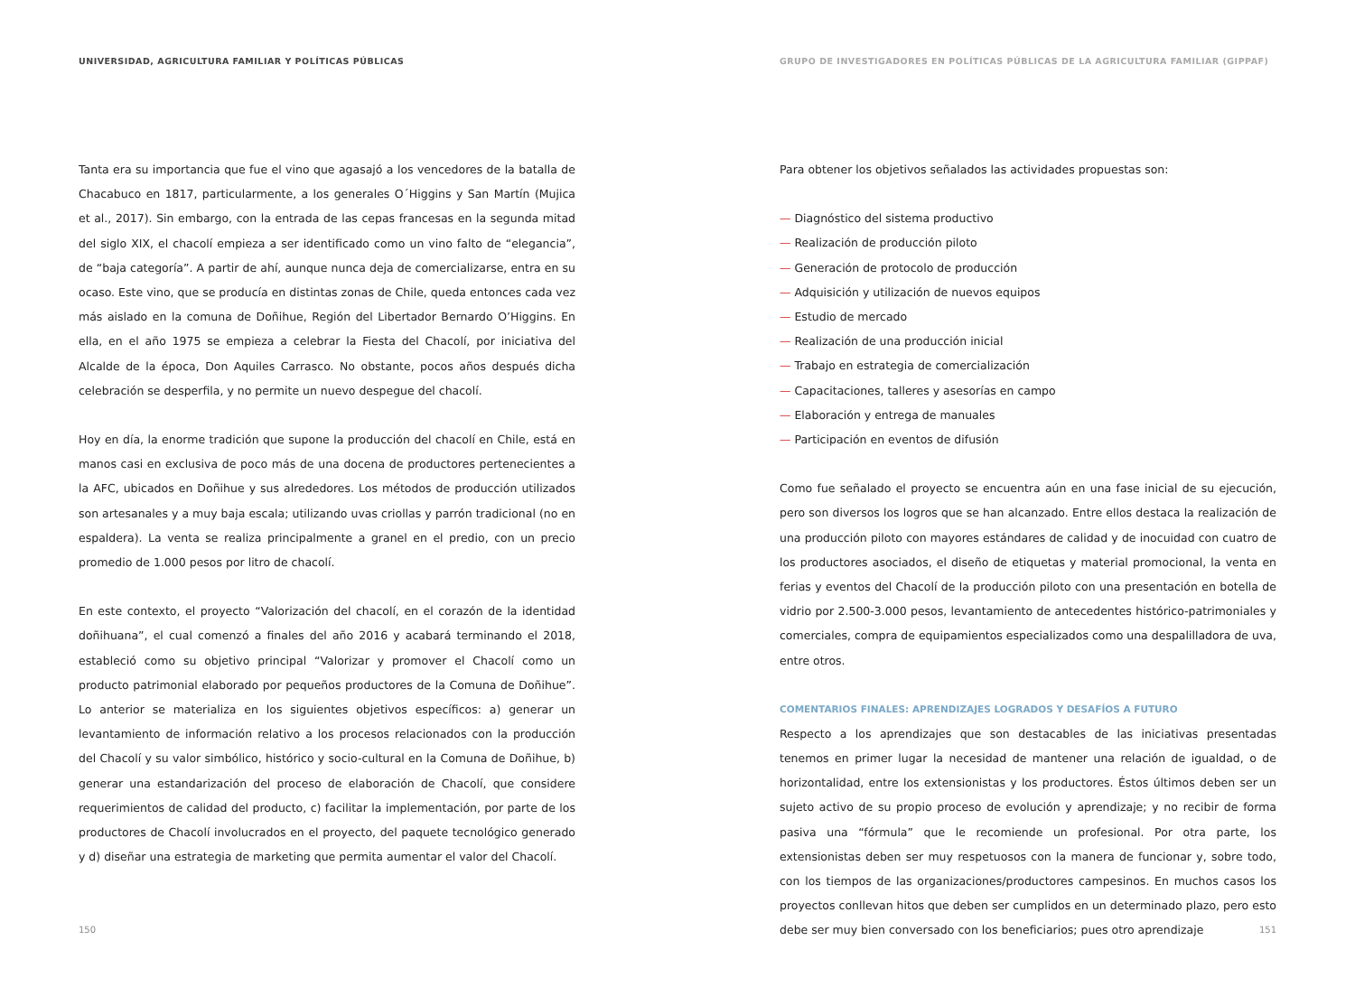UNIVERSIDAD, AGRICULTURA FAMILIAR Y POLÍTICAS PÚBLICAS
Tanta era su importancia que fue el vino que agasajó a los vencedores de la batalla de Chacabuco en 1817, particularmente, a los generales O´Higgins y San Martín (Mujica et al., 2017). Sin embargo, con la entrada de las cepas francesas en la segunda mitad del siglo XIX, el chacolí empieza a ser identificado como un vino falto de “elegancia”, de “baja categoría”. A partir de ahí, aunque nunca deja de comercializarse, entra en su ocaso. Este vino, que se producía en distintas zonas de Chile, queda entonces cada vez más aislado en la comuna de Doñihue, Región del Libertador Bernardo O’Higgins. En ella, en el año 1975 se empieza a celebrar la Fiesta del Chacolí, por iniciativa del Alcalde de la época, Don Aquiles Carrasco. No obstante, pocos años después dicha celebración se desperfila, y no permite un nuevo despegue del chacolí.
Hoy en día, la enorme tradición que supone la producción del chacolí en Chile, está en manos casi en exclusiva de poco más de una docena de productores pertenecientes a la AFC, ubicados en Doñihue y sus alrededores. Los métodos de producción utilizados son artesanales y a muy baja escala; utilizando uvas criollas y parrón tradicional (no en espaldera). La venta se realiza principalmente a granel en el predio, con un precio promedio de 1.000 pesos por litro de chacolí.
En este contexto, el proyecto “Valorización del chacolí, en el corazón de la identidad doñihuana”, el cual comenzó a finales del año 2016 y acabará terminando el 2018, estableció como su objetivo principal “Valorizar y promover el Chacolí como un producto patrimonial elaborado por pequeños productores de la Comuna de Doñihue”. Lo anterior se materializa en los siguientes objetivos específicos: a) generar un levantamiento de información relativo a los procesos relacionados con la producción del Chacolí y su valor simbólico, histórico y socio-cultural en la Comuna de Doñihue, b) generar una estandarización del proceso de elaboración de Chacolí, que considere requerimientos de calidad del producto, c) facilitar la implementación, por parte de los productores de Chacolí involucrados en el proyecto, del paquete tecnológico generado y d) diseñar una estrategia de marketing que permita aumentar el valor del Chacolí.
150
GRUPO DE INVESTIGADORES EN POLÍTICAS PÚBLICAS DE LA AGRICULTURA FAMILIAR (GIPPAF)
Para obtener los objetivos señalados las actividades propuestas son:
— Diagnóstico del sistema productivo
— Realización de producción piloto
— Generación de protocolo de producción
— Adquisición y utilización de nuevos equipos
— Estudio de mercado
— Realización de una producción inicial
— Trabajo en estrategia de comercialización
— Capacitaciones, talleres y asesorías en campo
— Elaboración y entrega de manuales
— Participación en eventos de difusión
Como fue señalado el proyecto se encuentra aún en una fase inicial de su ejecución, pero son diversos los logros que se han alcanzado. Entre ellos destaca la realización de una producción piloto con mayores estándares de calidad y de inocuidad con cuatro de los productores asociados, el diseño de etiquetas y material promocional, la venta en ferias y eventos del Chacolí de la producción piloto con una presentación en botella de vidrio por 2.500-3.000 pesos, levantamiento de antecedentes histórico-patrimoniales y comerciales, compra de equipamientos especializados como una despalilladora de uva, entre otros.
COMENTARIOS FINALES: APRENDIZAJES LOGRADOS Y DESAFÍOS A FUTURO
Respecto a los aprendizajes que son destacables de las iniciativas presentadas tenemos en primer lugar la necesidad de mantener una relación de igualdad, o de horizontalidad, entre los extensionistas y los productores. Éstos últimos deben ser un sujeto activo de su propio proceso de evolución y aprendizaje; y no recibir de forma pasiva una “fórmula” que le recomiende un profesional. Por otra parte, los extensionistas deben ser muy respetuosos con la manera de funcionar y, sobre todo, con los tiempos de las organizaciones/productores campesinos. En muchos casos los proyectos conllevan hitos que deben ser cumplidos en un determinado plazo, pero esto debe ser muy bien conversado con los beneficiarios; pues otro aprendizaje
151